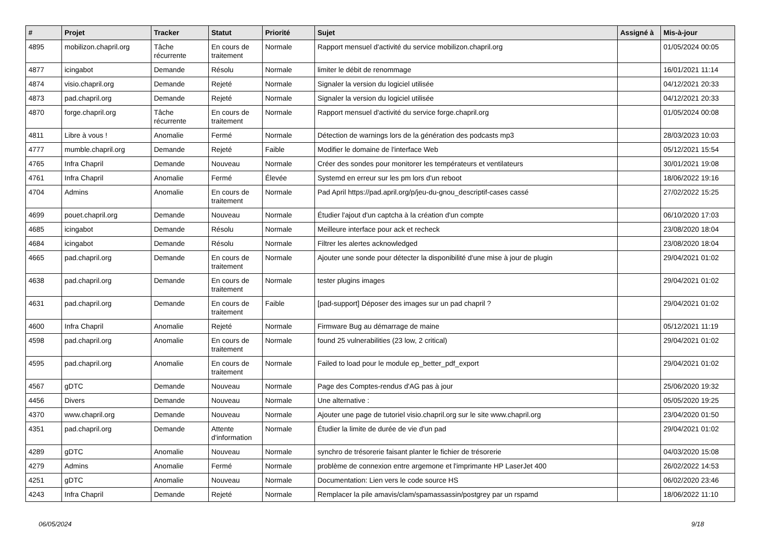| # | Projet | Tracker | Statut | Priorité | Sujet | Assigné à | Mis-à-jour |
| --- | --- | --- | --- | --- | --- | --- | --- |
| 4895 | mobilizon.chapril.org | Tâche récurrente | En cours de traitement | Normale | Rapport mensuel d'activité du service mobilizon.chapril.org | | 01/05/2024 00:05 |
| 4877 | icingabot | Demande | Résolu | Normale | limiter le débit de renommage | | 16/01/2021 11:14 |
| 4874 | visio.chapril.org | Demande | Rejeté | Normale | Signaler la version du logiciel utilisée | | 04/12/2021 20:33 |
| 4873 | pad.chapril.org | Demande | Rejeté | Normale | Signaler la version du logiciel utilisée | | 04/12/2021 20:33 |
| 4870 | forge.chapril.org | Tâche récurrente | En cours de traitement | Normale | Rapport mensuel d'activité du service forge.chapril.org | | 01/05/2024 00:08 |
| 4811 | Libre à vous ! | Anomalie | Fermé | Normale | Détection de warnings lors de la génération des podcasts mp3 | | 28/03/2023 10:03 |
| 4777 | mumble.chapril.org | Demande | Rejeté | Faible | Modifier le domaine de l'interface Web | | 05/12/2021 15:54 |
| 4765 | Infra Chapril | Demande | Nouveau | Normale | Créer des sondes pour monitorer les températeurs et ventilateurs | | 30/01/2021 19:08 |
| 4761 | Infra Chapril | Anomalie | Fermé | Élevée | Systemd en erreur sur les pm lors d'un reboot | | 18/06/2022 19:16 |
| 4704 | Admins | Anomalie | En cours de traitement | Normale | Pad April https://pad.april.org/p/jeu-du-gnou_descriptif-cases cassé | | 27/02/2022 15:25 |
| 4699 | pouet.chapril.org | Demande | Nouveau | Normale | Étudier l'ajout d'un captcha à la création d'un compte | | 06/10/2020 17:03 |
| 4685 | icingabot | Demande | Résolu | Normale | Meilleure interface pour ack et recheck | | 23/08/2020 18:04 |
| 4684 | icingabot | Demande | Résolu | Normale | Filtrer les alertes acknowledged | | 23/08/2020 18:04 |
| 4665 | pad.chapril.org | Demande | En cours de traitement | Normale | Ajouter une sonde pour détecter la disponibilité d'une mise à jour de plugin | | 29/04/2021 01:02 |
| 4638 | pad.chapril.org | Demande | En cours de traitement | Normale | tester plugins images | | 29/04/2021 01:02 |
| 4631 | pad.chapril.org | Demande | En cours de traitement | Faible | [pad-support] Déposer des images sur un pad chapril ? | | 29/04/2021 01:02 |
| 4600 | Infra Chapril | Anomalie | Rejeté | Normale | Firmware Bug au démarrage de maine | | 05/12/2021 11:19 |
| 4598 | pad.chapril.org | Anomalie | En cours de traitement | Normale | found 25 vulnerabilities (23 low, 2 critical) | | 29/04/2021 01:02 |
| 4595 | pad.chapril.org | Anomalie | En cours de traitement | Normale | Failed to load pour le module ep_better_pdf_export | | 29/04/2021 01:02 |
| 4567 | gDTC | Demande | Nouveau | Normale | Page des Comptes-rendus d'AG pas à jour | | 25/06/2020 19:32 |
| 4456 | Divers | Demande | Nouveau | Normale | Une alternative : | | 05/05/2020 19:25 |
| 4370 | www.chapril.org | Demande | Nouveau | Normale | Ajouter une page de tutoriel visio.chapril.org sur le site www.chapril.org | | 23/04/2020 01:50 |
| 4351 | pad.chapril.org | Demande | Attente d'information | Normale | Étudier la limite de durée de vie d'un pad | | 29/04/2021 01:02 |
| 4289 | gDTC | Anomalie | Nouveau | Normale | synchro de trésorerie faisant planter le fichier de trésorerie | | 04/03/2020 15:08 |
| 4279 | Admins | Anomalie | Fermé | Normale | problème de connexion entre argemone et l'imprimante HP LaserJet 400 | | 26/02/2022 14:53 |
| 4251 | gDTC | Anomalie | Nouveau | Normale | Documentation: Lien vers le code source HS | | 06/02/2020 23:46 |
| 4243 | Infra Chapril | Demande | Rejeté | Normale | Remplacer la pile amavis/clam/spamassassin/postgrey par un rspamd | | 18/06/2022 11:10 |
06/05/2024 9/18